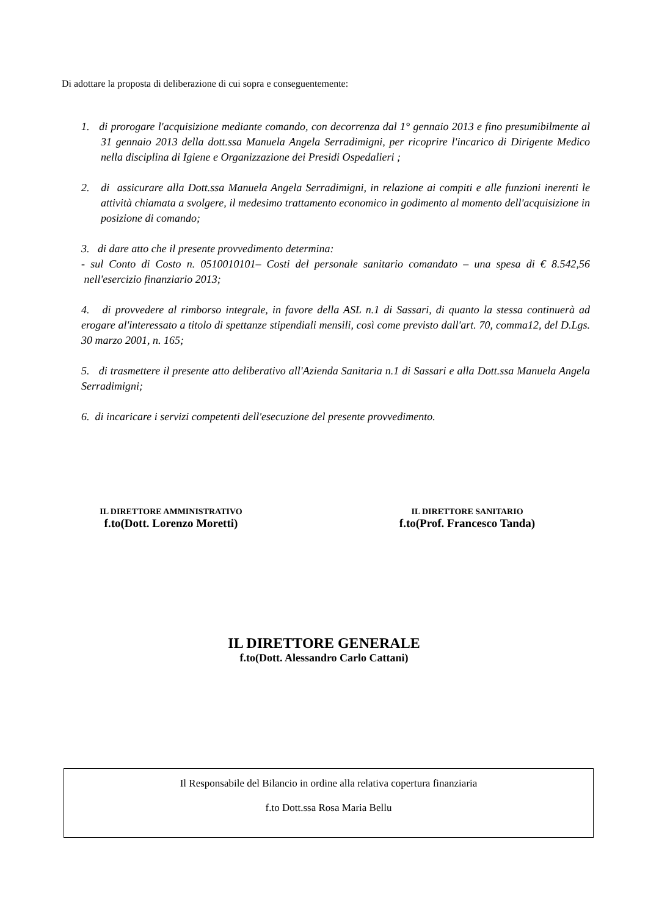Di adottare la proposta di deliberazione di cui sopra e conseguentemente:
1. di prorogare l'acquisizione mediante comando, con decorrenza dal 1° gennaio 2013 e fino presumibilmente al 31 gennaio 2013 della dott.ssa Manuela Angela Serradimigni, per ricoprire l'incarico di Dirigente Medico nella disciplina di Igiene e Organizzazione dei Presidi Ospedalieri ;
2. di assicurare alla Dott.ssa Manuela Angela Serradimigni, in relazione ai compiti e alle funzioni inerenti le attività chiamata a svolgere, il medesimo trattamento economico in godimento al momento dell'acquisizione in posizione di comando;
3. di dare atto che il presente provvedimento determina:
- sul Conto di Costo n. 0510010101– Costi del personale sanitario comandato – una spesa di € 8.542,56 nell'esercizio finanziario 2013;
4. di provvedere al rimborso integrale, in favore della ASL n.1 di Sassari, di quanto la stessa continuerà ad erogare al'interessato a titolo di spettanze stipendiali mensili, così come previsto dall'art. 70, comma12, del D.Lgs. 30 marzo 2001, n. 165;
5. di trasmettere il presente atto deliberativo all'Azienda Sanitaria n.1 di Sassari e alla Dott.ssa Manuela Angela Serradimigni;
6. di incaricare i servizi competenti dell'esecuzione del presente provvedimento.
IL DIRETTORE AMMINISTRATIVO
f.to(Dott. Lorenzo Moretti)
IL DIRETTORE SANITARIO
f.to(Prof. Francesco Tanda)
IL DIRETTORE GENERALE
f.to(Dott. Alessandro Carlo Cattani)
Il Responsabile del Bilancio in ordine alla relativa copertura finanziaria
f.to Dott.ssa Rosa Maria Bellu